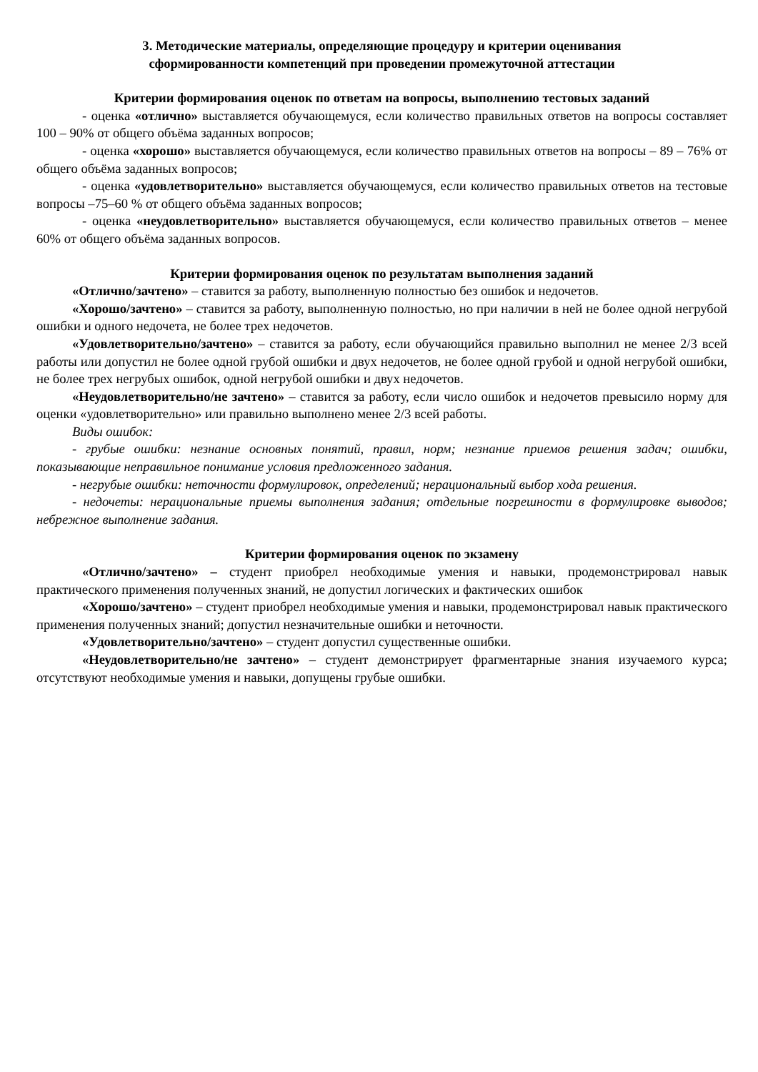3. Методические материалы, определяющие процедуру и критерии оценивания
сформированности компетенций при проведении промежуточной аттестации
Критерии формирования оценок по ответам на вопросы, выполнению тестовых заданий
- оценка «отлично» выставляется обучающемуся, если количество правильных ответов на вопросы составляет 100 – 90% от общего объёма заданных вопросов;
- оценка «хорошо» выставляется обучающемуся, если количество правильных ответов на вопросы – 89 – 76% от общего объёма заданных вопросов;
- оценка «удовлетворительно» выставляется обучающемуся, если количество правильных ответов на тестовые вопросы –75–60 % от общего объёма заданных вопросов;
- оценка «неудовлетворительно» выставляется обучающемуся, если количество правильных ответов – менее 60% от общего объёма заданных вопросов.
Критерии формирования оценок по результатам выполнения заданий
«Отлично/зачтено» – ставится за работу, выполненную полностью без ошибок и недочетов.
«Хорошо/зачтено» – ставится за работу, выполненную полностью, но при наличии в ней не более одной негрубой ошибки и одного недочета, не более трех недочетов.
«Удовлетворительно/зачтено» – ставится за работу, если обучающийся правильно выполнил не менее 2/3 всей работы или допустил не более одной грубой ошибки и двух недочетов, не более одной грубой и одной негрубой ошибки, не более трех негрубых ошибок, одной негрубой ошибки и двух недочетов.
«Неудовлетворительно/не зачтено» – ставится за работу, если число ошибок и недочетов превысило норму для оценки «удовлетворительно» или правильно выполнено менее 2/3 всей работы.
Виды ошибок:
- грубые ошибки: незнание основных понятий, правил, норм; незнание приемов решения задач; ошибки, показывающие неправильное понимание условия предложенного задания.
- негрубые ошибки: неточности формулировок, определений; нерациональный выбор хода решения.
- недочеты: нерациональные приемы выполнения задания; отдельные погрешности в формулировке выводов; небрежное выполнение задания.
Критерии формирования оценок по экзамену
«Отлично/зачтено» – студент приобрел необходимые умения и навыки, продемонстрировал навык практического применения полученных знаний, не допустил логических и фактических ошибок
«Хорошо/зачтено» – студент приобрел необходимые умения и навыки, продемонстрировал навык практического применения полученных знаний; допустил незначительные ошибки и неточности.
«Удовлетворительно/зачтено» – студент допустил существенные ошибки.
«Неудовлетворительно/не зачтено» – студент демонстрирует фрагментарные знания изучаемого курса; отсутствуют необходимые умения и навыки, допущены грубые ошибки.